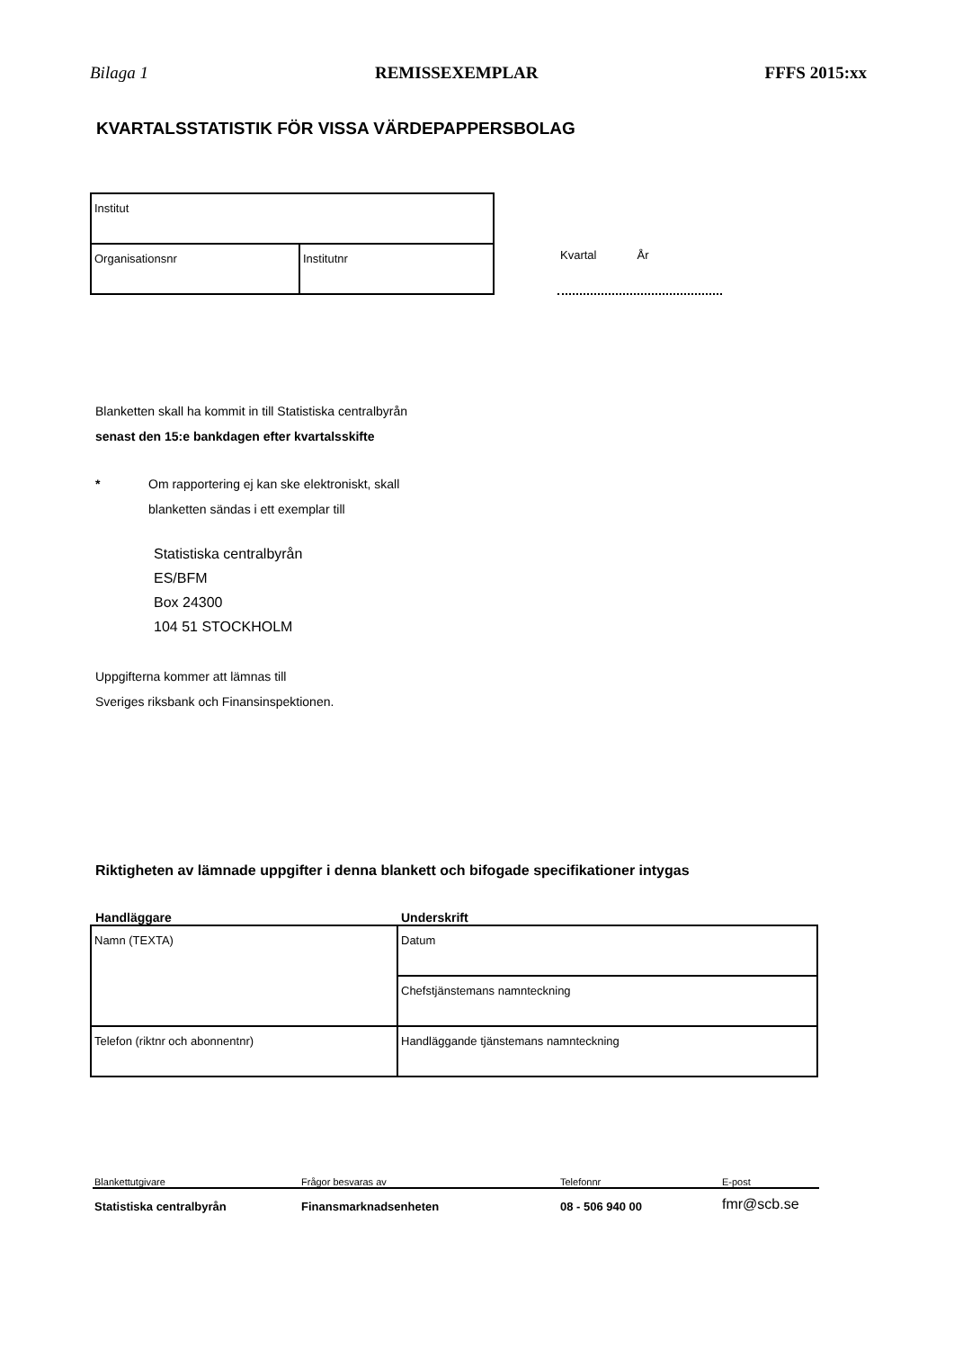Bilaga 1 REMISSEXEMPLAR FFFS 2015:xx
KVARTALSSTATISTIK FÖR VISSA VÄRDEPAPPERSBOLAG
| Institut | |
| Organisationsnr | Institutnr |
Kvartal År
Blanketten skall ha kommit in till Statistiska centralbyrån
senast den 15:e bankdagen efter kvartalsskifte
* Om rapportering ej kan ske elektroniskt, skall
blanketten sändas i ett exemplar till
Statistiska centralbyrån
ES/BFM
Box 24300
104 51 STOCKHOLM
Uppgifterna kommer att lämnas till
Sveriges riksbank och Finansinspektionen.
Riktigheten av lämnade uppgifter i denna blankett och bifogade specifikationer intygas
Handläggare Underskrift
| Namn (TEXTA) | Datum |
| | Chefstjänstemans namnteckning |
| Telefon (riktnr och abonnentnr) | Handläggande tjänstemans namnteckning |
Blankettutgivare
Frågor besvaras av
Telefonnr
E-post
Statistiska centralbyrån
Finansmarknadsenheten
08 - 506 940 00
fmr@scb.se